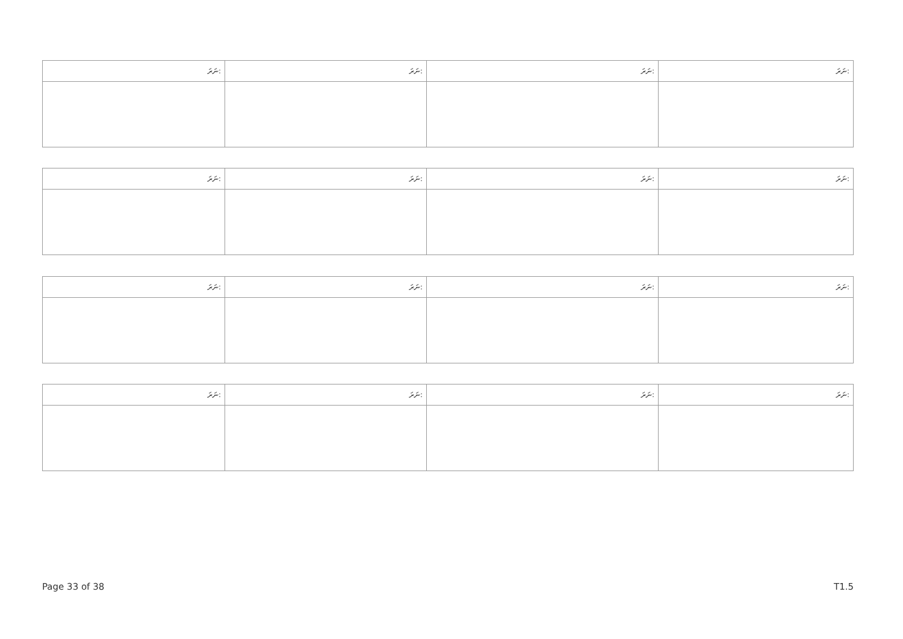| ނަރަ: | ނަރަ: | ނަރަ: | ނަރަ: |
| --- | --- | --- | --- |
| ނަރަ: | ނަރަ: | ނަރަ: | ނަރަ: |
| --- | --- | --- | --- |
| ނަރަ: | ނަރަ: | ނަރަ: | ނަރަ: |
| --- | --- | --- | --- |
| ނަރަ: | ނަރަ: | ނަރަ: | ނަރަ: |
| --- | --- | --- | --- |
Page 33 of 38 T1.5